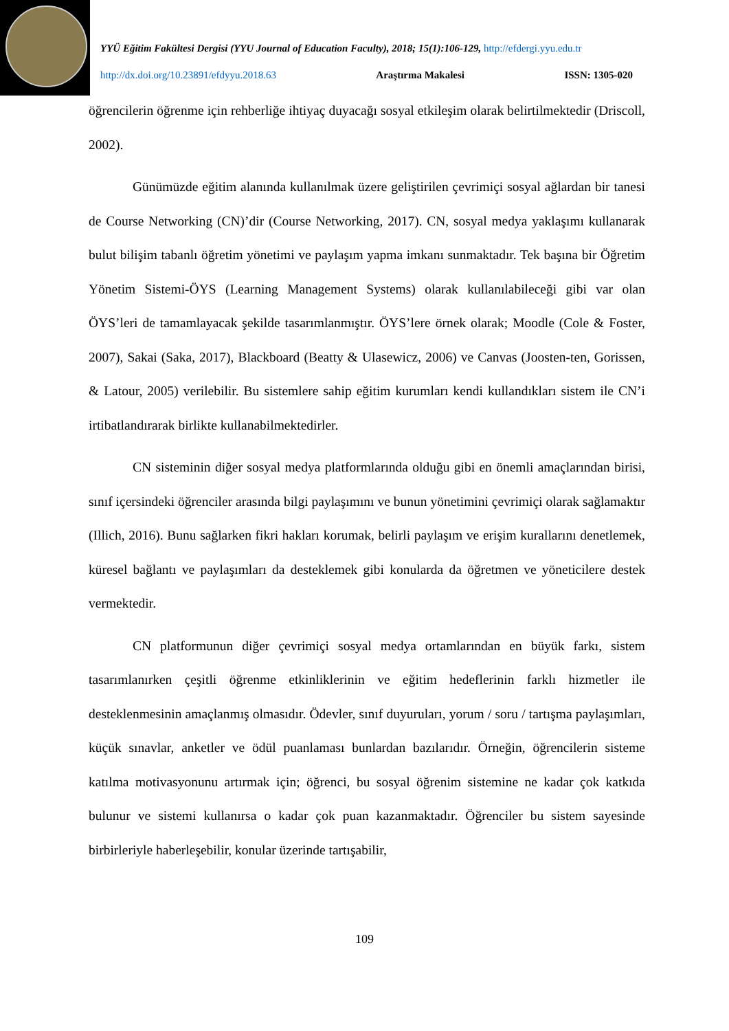YYÜ Eğitim Fakültesi Dergisi (YYU Journal of Education Faculty), 2018; 15(1):106-129, http://efdergi.yyu.edu.tr
http://dx.doi.org/10.23891/efdyyu.2018.63 Araştırma Makalesi ISSN: 1305-020
öğrencilerin öğrenme için rehberliğe ihtiyaç duyacağı sosyal etkileşim olarak belirtilmektedir (Driscoll, 2002).
Günümüzde eğitim alanında kullanılmak üzere geliştirilen çevrimiçi sosyal ağlardan bir tanesi de Course Networking (CN)’dir (Course Networking, 2017). CN, sosyal medya yaklaşımı kullanarak bulut bilişim tabanlı öğretim yönetimi ve paylaşım yapma imkanı sunmaktadır. Tek başına bir Öğretim Yönetim Sistemi-ÖYS (Learning Management Systems) olarak kullanılabileceği gibi var olan ÖYS’leri de tamamlayacak şekilde tasarımlanmıştır. ÖYS’lere örnek olarak; Moodle (Cole & Foster, 2007), Sakai (Saka, 2017), Blackboard (Beatty & Ulasewicz, 2006) ve Canvas (Joosten-ten, Gorissen, & Latour, 2005) verilebilir. Bu sistemlere sahip eğitim kurumları kendi kullandıkları sistem ile CN’i irtibatlandırarak birlikte kullanabilmektedirler.
CN sisteminin diğer sosyal medya platformlarında olduğu gibi en önemli amaçlarından birisi, sınıf içersindeki öğrenciler arasında bilgi paylaşımını ve bunun yönetimini çevrimiçi olarak sağlamaktır (Illich, 2016). Bunu sağlarken fikri hakları korumak, belirli paylaşım ve erişim kurallarını denetlemek, küresel bağlantı ve paylaşımları da desteklemek gibi konularda da öğretmen ve yöneticilere destek vermektedir.
CN platformunun diğer çevrimiçi sosyal medya ortamlarından en büyük farkı, sistem tasarımlanırken çeşitli öğrenme etkinliklerinin ve eğitim hedeflerinin farklı hizmetler ile desteklenmesinin amaçlanmış olmasıdır. Ödevler, sınıf duyuruları, yorum / soru / tartışma paylaşımları, küçük sınavlar, anketler ve ödül puanlaması bunlardan bazılarıdır. Örneğin, öğrencilerin sisteme katılma motivasyonunu artırmak için; öğrenci, bu sosyal öğrenim sistemine ne kadar çok katkıda bulunur ve sistemi kullanırsa o kadar çok puan kazanmaktadır. Öğrenciler bu sistem sayesinde birbirleriyle haberleşebilir, konular üzerinde tartışabilir,
109